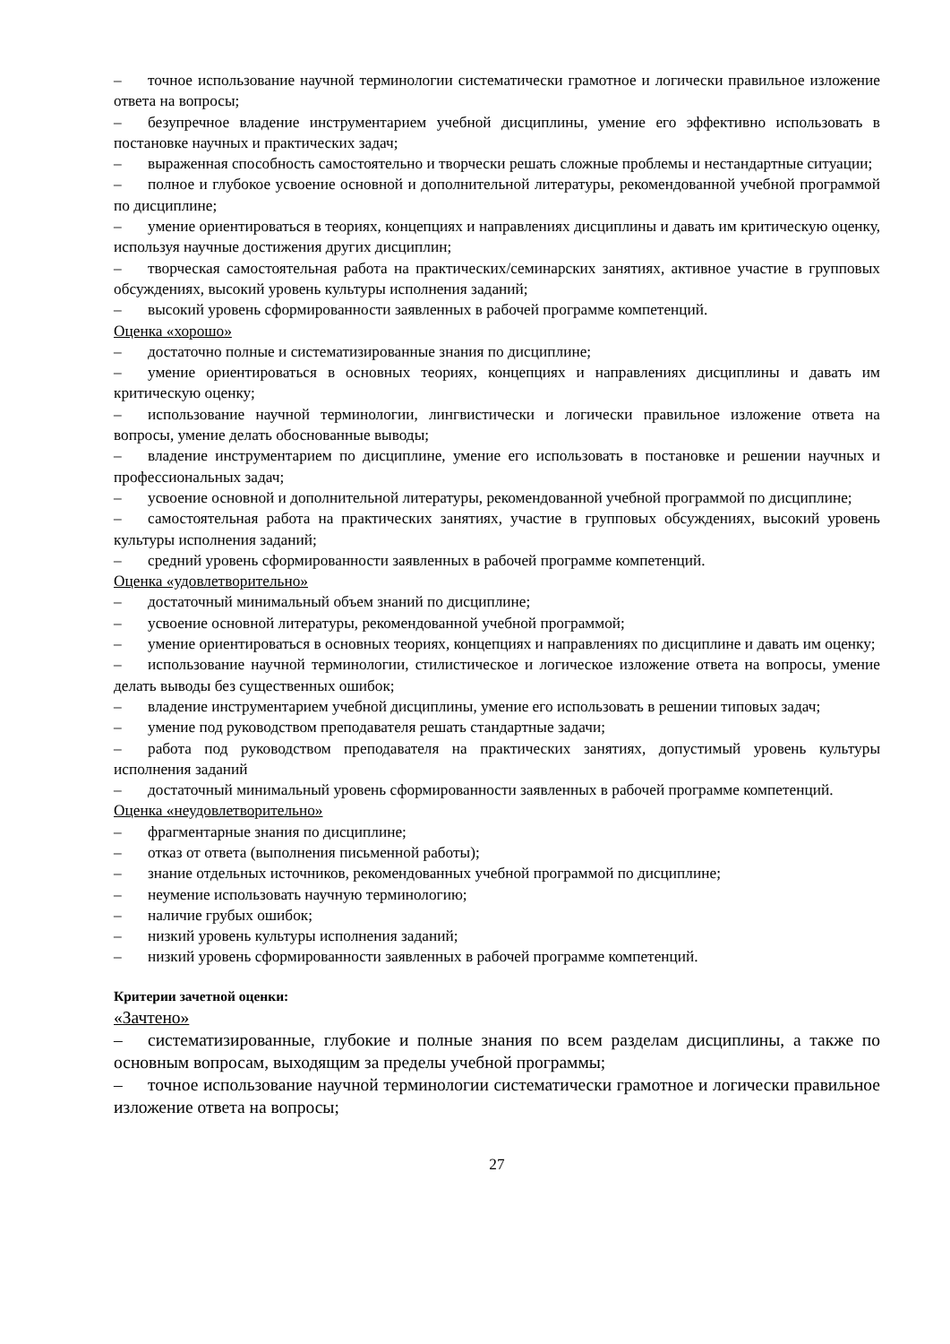– точное использование научной терминологии систематически грамотное и логически правильное изложение ответа на вопросы;
– безупречное владение инструментарием учебной дисциплины, умение его эффективно использовать в постановке научных и практических задач;
– выраженная способность самостоятельно и творчески решать сложные проблемы и нестандартные ситуации;
– полное и глубокое усвоение основной и дополнительной литературы, рекомендованной учебной программой по дисциплине;
– умение ориентироваться в теориях, концепциях и направлениях дисциплины и давать им критическую оценку, используя научные достижения других дисциплин;
– творческая самостоятельная работа на практических/семинарских занятиях, активное участие в групповых обсуждениях, высокий уровень культуры исполнения заданий;
– высокий уровень сформированности заявленных в рабочей программе компетенций.
Оценка «хорошо»
– достаточно полные и систематизированные знания по дисциплине;
– умение ориентироваться в основных теориях, концепциях и направлениях дисциплины и давать им критическую оценку;
– использование научной терминологии, лингвистически и логически правильное изложение ответа на вопросы, умение делать обоснованные выводы;
– владение инструментарием по дисциплине, умение его использовать в постановке и решении научных и профессиональных задач;
– усвоение основной и дополнительной литературы, рекомендованной учебной программой по дисциплине;
– самостоятельная работа на практических занятиях, участие в групповых обсуждениях, высокий уровень культуры исполнения заданий;
– средний уровень сформированности заявленных в рабочей программе компетенций.
Оценка «удовлетворительно»
– достаточный минимальный объем знаний по дисциплине;
– усвоение основной литературы, рекомендованной учебной программой;
– умение ориентироваться в основных теориях, концепциях и направлениях по дисциплине и давать им оценку;
– использование научной терминологии, стилистическое и логическое изложение ответа на вопросы, умение делать выводы без существенных ошибок;
– владение инструментарием учебной дисциплины, умение его использовать в решении типовых задач;
– умение под руководством преподавателя решать стандартные задачи;
– работа под руководством преподавателя на практических занятиях, допустимый уровень культуры исполнения заданий
– достаточный минимальный уровень сформированности заявленных в рабочей программе компетенций.
Оценка «неудовлетворительно»
– фрагментарные знания по дисциплине;
– отказ от ответа (выполнения письменной работы);
– знание отдельных источников, рекомендованных учебной программой по дисциплине;
– неумение использовать научную терминологию;
– наличие грубых ошибок;
– низкий уровень культуры исполнения заданий;
– низкий уровень сформированности заявленных в рабочей программе компетенций.
Критерии зачетной оценки:
«Зачтено»
– систематизированные, глубокие и полные знания по всем разделам дисциплины, а также по основным вопросам, выходящим за пределы учебной программы;
– точное использование научной терминологии систематически грамотное и логически правильное изложение ответа на вопросы;
27